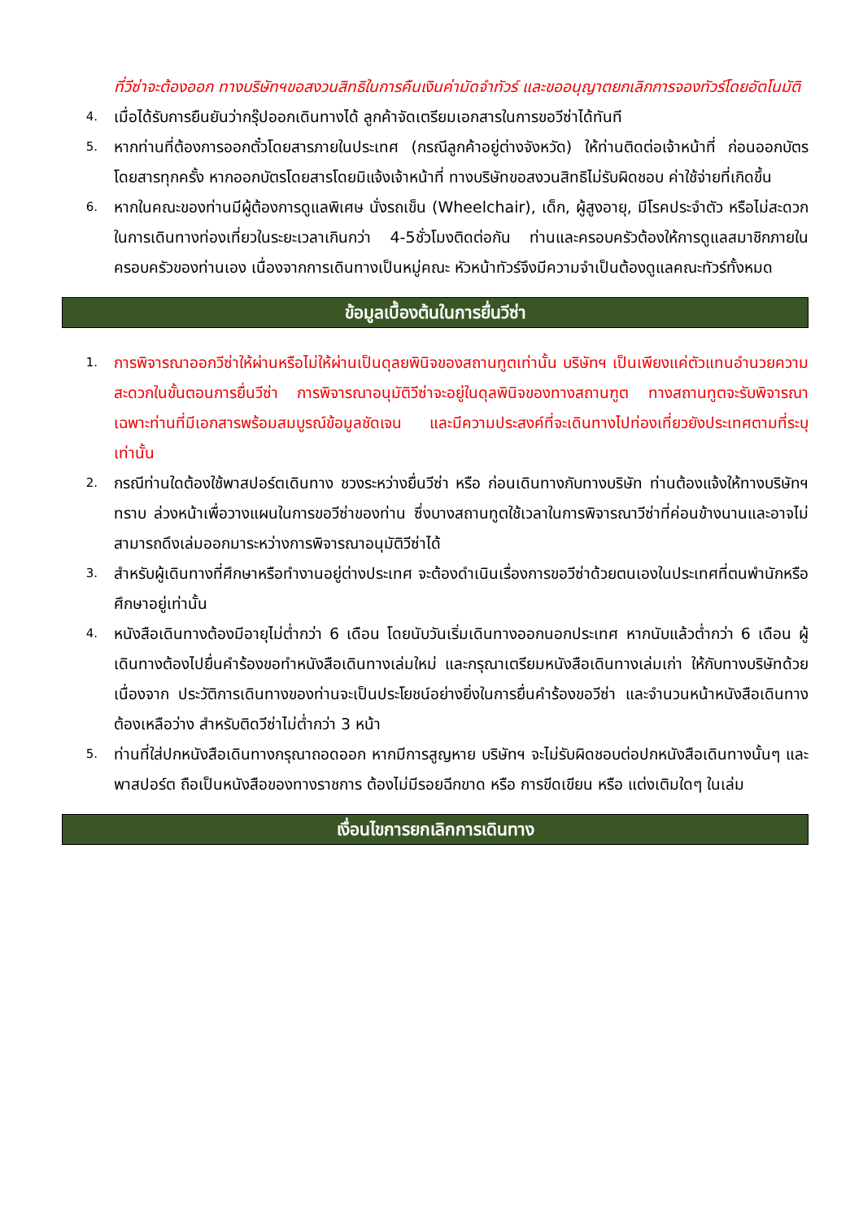ที่วีซ่าจะต้องออก ทางบริษัทฯขอสงวนสิทธิในการคืนเงินค่ามัดจำทัวร์ และขออนุญาตยกเลิกการจองทัวร์โดยอัตโนมัติ
4.
เมื่อได้รับการยืนยันว่ากรุ๊ปออกเดินทางได้ ลูกค้าจัดเตรียมเอกสารในการขอวีซ่าได้ทันที
5.
หากท่านที่ต้องการออกตั๋วโดยสารภายในประเทศ (กรณีลูกค้าอยู่ต่างจังหวัด) ให้ท่านติดต่อเจ้าหน้าที่ ก่อนออกบัตรโดยสารทุกครั้ง หากออกบัตรโดยสารโดยมิแจ้งเจ้าหน้าที่ ทางบริษัทขอสงวนสิทธิไม่รับผิดชอบ ค่าใช้จ่ายที่เกิดขึ้น
6.
หากในคณะของท่านมีผู้ต้องการดูแลพิเศษ นั่งรถเข็น (Wheelchair), เด็ก, ผู้สูงอายุ, มีโรคประจำตัว หรือไม่สะดวกในการเดินทางท่องเที่ยวในระยะเวลาเกินกว่า 4-5ชั่วโมงติดต่อกัน ท่านและครอบครัวต้องให้การดูแลสมาชิกภายในครอบครัวของท่านเอง เนื่องจากการเดินทางเป็นหมู่คณะ หัวหน้าทัวร์จึงมีความจำเป็นต้องดูแลคณะทัวร์ทั้งหมด
ข้อมูลเบื้องต้นในการยื่นวีซ่า
1.
การพิจารณาออกวีซ่าให้ผ่านหรือไม่ให้ผ่านเป็นดุลยพินิจของสถานทูตเท่านั้น บริษัทฯ เป็นเพียงแค่ตัวแทนอำนวยความสะดวกในขั้นตอนการยื่นวีซ่า การพิจารณาอนุมัติวีซ่าจะอยู่ในดุลพินิจของทางสถานฑูต ทางสถานทูตจะรับพิจารณาเฉพาะท่านที่มีเอกสารพร้อมสมบูรณ์ข้อมูลชัดเจน และมีความประสงค์ที่จะเดินทางไปท่องเที่ยวยังประเทศตามที่ระบุเท่านั้น
2.
กรณีท่านใดต้องใช้พาสปอร์ตเดินทาง ชวงระหว่างยื่นวีซ่า หรือ ก่อนเดินทางกับทางบริษัท ท่านต้องแจ้งให้ทางบริษัทฯ ทราบ ล่วงหน้าเพื่อวางแผนในการขอวีซ่าของท่าน ซึ่งบางสถานทูตใช้เวลาในการพิจารณาวีซ่าที่ค่อนข้างนานและอาจไม่สามารถดึงเล่มออกมาระหว่างการพิจารณาอนุมัติวีซ่าได้
3.
สำหรับผู้เดินทางที่ศึกษาหรือทำงานอยู่ต่างประเทศ จะต้องดำเนินเรื่องการขอวีซ่าด้วยตนเองในประเทศที่ตนพำนักหรือศึกษาอยู่เท่านั้น
4.
หนังสือเดินทางต้องมีอายุไม่ต่ำกว่า 6 เดือน โดยนับวันเริ่มเดินทางออกนอกประเทศ หากนับแล้วต่ำกว่า 6 เดือน ผู้เดินทางต้องไปยื่นคำร้องขอทำหนังสือเดินทางเล่มใหม่ และกรุณาเตรียมหนังสือเดินทางเล่มเก่า ให้กับทางบริษัทด้วย เนื่องจาก ประวัติการเดินทางของท่านจะเป็นประโยชน์อย่างยิ่งในการยื่นคำร้องขอวีซ่า และจำนวนหน้าหนังสือเดินทาง ต้องเหลือว่าง สำหรับติดวีซ่าไม่ต่ำกว่า 3 หน้า
5.
ท่านที่ใส่ปกหนังสือเดินทางกรุณาถอดออก หากมีการสูญหาย บริษัทฯ จะไม่รับผิดชอบต่อปกหนังสือเดินทางนั้นๆ และ พาสปอร์ต ถือเป็นหนังสือของทางราชการ ต้องไม่มีรอยฉีกขาด หรือ การขีดเขียน หรือ แต่งเติมใดๆ ในเล่ม
เงื่อนไขการยกเลิกการเดินทาง